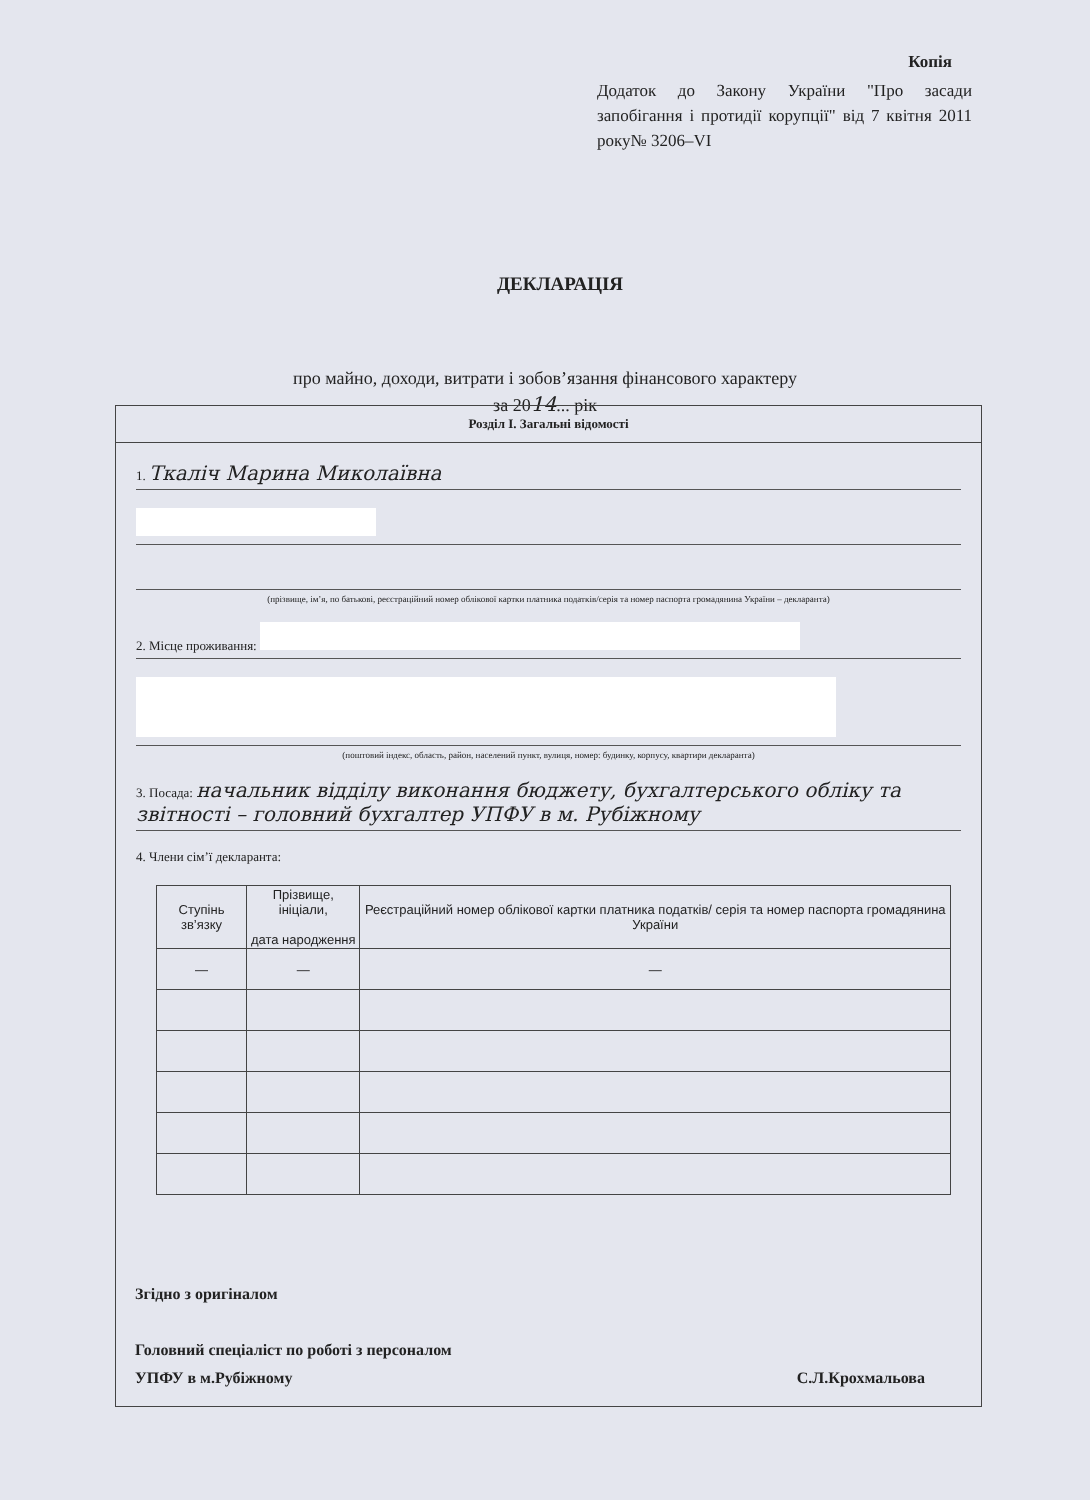Копія
Додаток до Закону України "Про засади запобігання і протидії корупції" від 7 квітня 2011 року№ 3206–VI
ДЕКЛАРАЦІЯ
про майно, доходи, витрати і зобов’язання фінансового характеру
за 2014... рік
Розділ І. Загальні відомості
1. Ткаліч Марина Миколаївна
(прізвище, ім’я, по батькові, реєстраційний номер облікової картки платника податків/серія та номер паспорта громадянина України – декларанта)
2. Місце проживання:
(поштовий індекс, область, район, населений пункт, вулиця, номер: будинку, корпусу, квартири декларанта)
3. Посада: начальник відділу виконання бюджету, бухгалтерського обліку та звітності – головний бухгалтер УПФУ в м. Рубіжному
4. Члени сім’ї декларанта:
| Ступінь зв’язку | Прізвище, ініціали, дата народження | Реєстраційний номер облікової картки платника податків/ серія та номер паспорта громадянина України |
| --- | --- | --- |
| — | — | — |
Згідно з оригіналом
Головний спеціаліст по роботі з персоналом
УПФУ в м.Рубіжному С.Л.Крохмальова